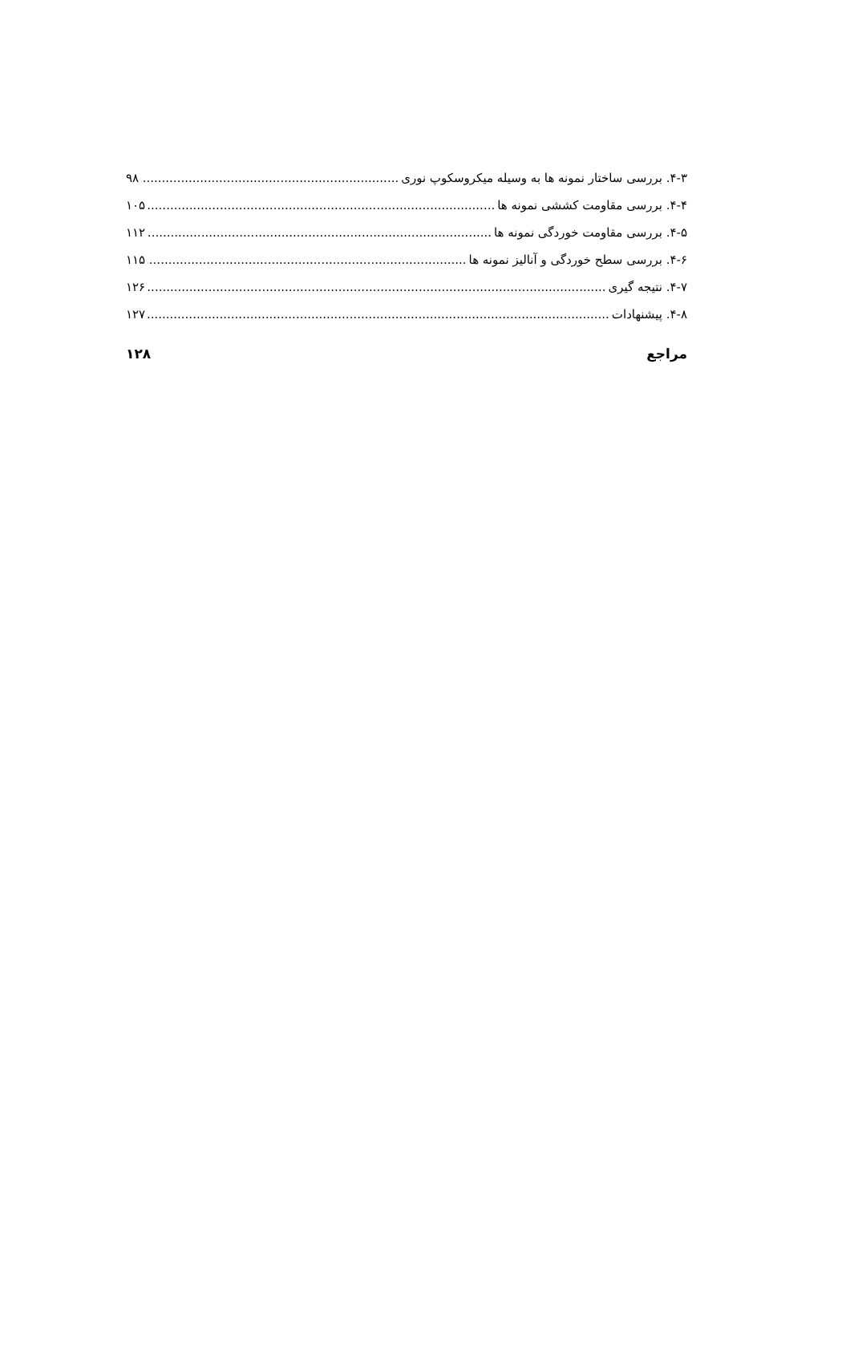۴-۳. بررسی ساختار نمونه ها به وسیله میکروسکوپ نوری ۹۸
۴-۴. بررسی مقاومت کششی نمونه ها ۱۰۵
۴-۵. بررسی مقاومت خوردگی نمونه ها ۱۱۲
۴-۶. بررسی سطح خوردگی و آنالیز نمونه ها ۱۱۵
۴-۷. نتیجه گیری ۱۲۶
۴-۸. پیشنهادات ۱۲۷
مراجع ۱۲۸